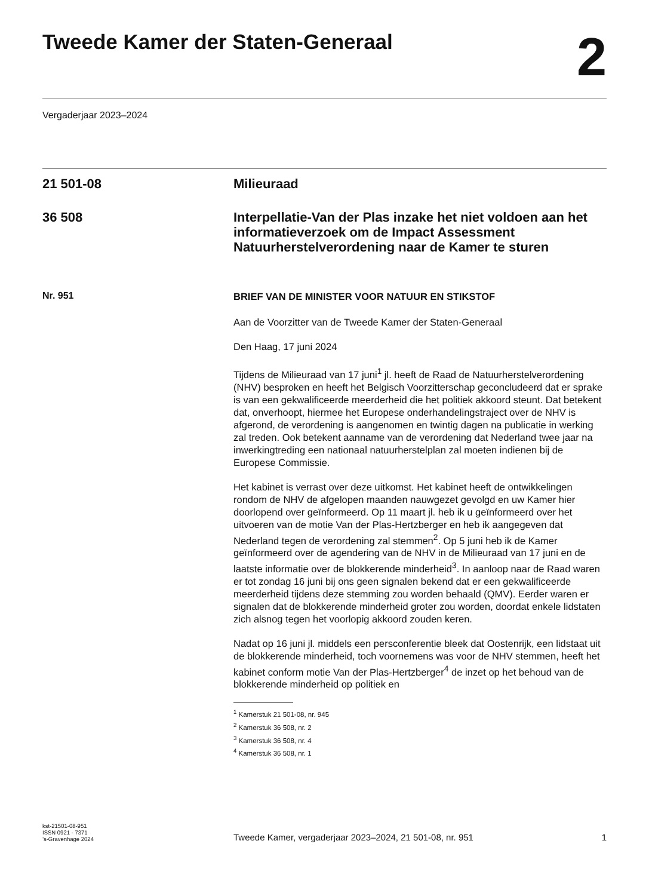Tweede Kamer der Staten-Generaal
2
Vergaderjaar 2023–2024
21 501-08 Milieuraad
36 508
Interpellatie-Van der Plas inzake het niet voldoen aan het informatieverzoek om de Impact Assessment Natuurherstelverordening naar de Kamer te sturen
Nr. 951
BRIEF VAN DE MINISTER VOOR NATUUR EN STIKSTOF
Aan de Voorzitter van de Tweede Kamer der Staten-Generaal
Den Haag, 17 juni 2024
Tijdens de Milieuraad van 17 juni<sup>1</sup> jl. heeft de Raad de Natuurherstelverordening (NHV) besproken en heeft het Belgisch Voorzitterschap geconcludeerd dat er sprake is van een gekwalificeerde meerderheid die het politiek akkoord steunt. Dat betekent dat, onverhoopt, hiermee het Europese onderhandelingstraject over de NHV is afgerond, de verordening is aangenomen en twintig dagen na publicatie in werking zal treden. Ook betekent aanname van de verordening dat Nederland twee jaar na inwerkingtreding een nationaal natuurherstelplan zal moeten indienen bij de Europese Commissie.
Het kabinet is verrast over deze uitkomst. Het kabinet heeft de ontwikkelingen rondom de NHV de afgelopen maanden nauwgezet gevolgd en uw Kamer hier doorlopend over geïnformeerd. Op 11 maart jl. heb ik u geïnformeerd over het uitvoeren van de motie Van der Plas-Hertzberger en heb ik aangegeven dat Nederland tegen de verordening zal stemmen<sup>2</sup>. Op 5 juni heb ik de Kamer geïnformeerd over de agendering van de NHV in de Milieuraad van 17 juni en de laatste informatie over de blokkerende minderheid<sup>3</sup>. In aanloop naar de Raad waren er tot zondag 16 juni bij ons geen signalen bekend dat er een gekwalificeerde meerderheid tijdens deze stemming zou worden behaald (QMV). Eerder waren er signalen dat de blokkerende minderheid groter zou worden, doordat enkele lidstaten zich alsnog tegen het voorlopig akkoord zouden keren.
Nadat op 16 juni jl. middels een persconferentie bleek dat Oostenrijk, een lidstaat uit de blokkerende minderheid, toch voornemens was voor de NHV stemmen, heeft het kabinet conform motie Van der Plas-Hertzberger<sup>4</sup> de inzet op het behoud van de blokkerende minderheid op politiek en
<sup>1</sup> Kamerstuk 21 501-08, nr. 945
<sup>2</sup> Kamerstuk 36 508, nr. 2
<sup>3</sup> Kamerstuk 36 508, nr. 4
<sup>4</sup> Kamerstuk 36 508, nr. 1
kst-21501-08-951
ISSN 0921 - 7371
’s-Gravenhage 2024
Tweede Kamer, vergaderjaar 2023–2024, 21 501-08, nr. 951
1